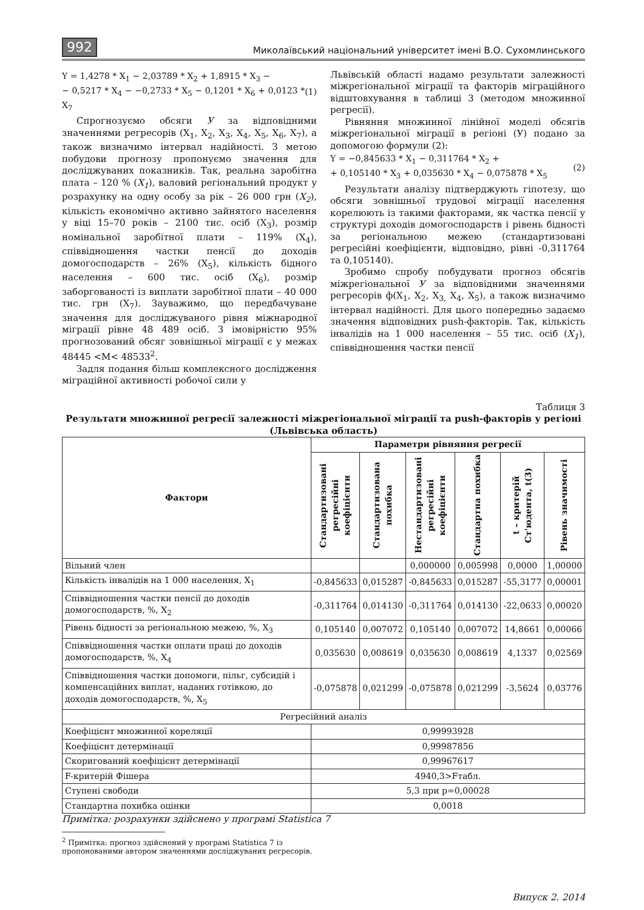992 Миколаївський національний університет імені В.О. Сухомлинського
Y = 1,4278 * X<sub>1</sub> − 2,03789 * X<sub>2</sub> + 1,8915 * X<sub>3</sub> −
− 0,5217 * X<sub>4</sub> − −0,2733 * X<sub>5</sub> − 0,1201 * X<sub>6</sub> + 0,0123 * X<sub>7</sub> (1)
Спрогнозуємо обсяги У за відповідними значеннями регресорів (X<sub>1</sub>, X<sub>2</sub>, X<sub>3</sub>, X<sub>4</sub>, X<sub>5</sub>, X<sub>6</sub>, X<sub>7</sub>), а також визначимо інтервал надійності. З метою побудови прогнозу пропонуємо значення для досліджуваних показників. Так, реальна заробітна плата – 120 % (X<sub>1</sub>), валовий регіональний продукт у розрахунку на одну особу за рік – 26 000 грн (X<sub>2</sub>), кількість економічно активно зайнятого населення у віці 15–70 років – 2100 тис. осіб (X<sub>3</sub>), розмір номінальної заробітної плати – 119% (X<sub>4</sub>), співвідношення частки пенсії до доходів домогосподарств – 26% (X<sub>5</sub>), кількість бідного населення – 600 тис. осіб (X<sub>6</sub>), розмір заборгованості із виплати заробітної плати – 40 000 тис. грн (X<sub>7</sub>). Зауважимо, що передбачуване значення для досліджуваного рівня міжнародної міграції рівне 48 489 осіб. З імовірністю 95% прогнозований обсяг зовнішньої міграції є у межах 48445 <M< 48533<sup>2</sup>.
Задля подання більш комплексного дослідження міграційної активності робочої сили у
Львівській області надамо результати залежності міжрегіональної міграції та факторів міграційного відштовхування в таблиці 3 (методом множинної регресії).
Рівняння множинної лінійної моделі обсягів міжрегіональної міграції в регіоні (У) подано за допомогою формули (2):
Y = −0,845633 * X<sub>1</sub> − 0,311764 * X<sub>2</sub> +
+ 0,105140 * X<sub>3</sub> + 0,035630 * X<sub>4</sub> − 0,075878 * X<sub>5</sub> (2)
Результати аналізу підтверджують гіпотезу, що обсяги зовнішньої трудової міграції населення корелюють із такими факторами, як частка пенсії у структурі доходів домогосподарств і рівень бідності за регіональною межею (стандартизовані регресійні коефіцієнти, відповідно, рівні -0,311764 та 0,105140).
Зробимо спробу побудувати прогноз обсягів міжрегіональної У за відповідними значеннями регресорів ф(X<sub>1</sub>, X<sub>2</sub>, X<sub>3,</sub> X<sub>4</sub>, X<sub>5</sub>), а також визначимо інтервал надійності. Для цього попередньо задаємо значення відповідних push-факторів. Так, кількість інвалідів на 1 000 населення – 55 тис. осіб (X<sub>1</sub>), співвідношення частки пенсії
Таблиця 3
Результати множинної регресії залежності міжрегіональної міграції та push-факторів у регіоні (Львівська область)
| Фактори | Параметри рівняння регресії | | | | | |
| --- | --- | --- | --- | --- | --- | --- |
| | Стандартизовані регресійні коефіцієнти | Стандартизована похибка | Нестандартизовані регресійні коефіцієнти | Стандартна похибка | t – критерій Ст'юдента, t(3) | Рівень значимості |
| Вільний член | | | 0,000000 | 0,005998 | 0,0000 | 1,00000 |
| Кількість інвалідів на 1 000 населення, X<sub>1</sub> | -0,845633 | 0,015287 | -0,845633 | 0,015287 | -55,3177 | 0,00001 |
| Співвідношення частки пенсії до доходів домогосподарств, %, X<sub>2</sub> | -0,311764 | 0,014130 | -0,311764 | 0,014130 | -22,0633 | 0,00020 |
| Рівень бідності за регіональною межею, %, X<sub>3</sub> | 0,105140 | 0,007072 | 0,105140 | 0,007072 | 14,8661 | 0,00066 |
| Співвідношення частки оплати праці до доходів домогосподарств, %, X<sub>4</sub> | 0,035630 | 0,008619 | 0,035630 | 0,008619 | 4,1337 | 0,02569 |
| Співвідношення частки допомоги, пільг, субсидій і компенсаційних виплат, наданих готівкою, до доходів домогосподарств, %, X<sub>5</sub> | -0,075878 | 0,021299 | -0,075878 | 0,021299 | -3,5624 | 0,03776 |
| Регресійний аналіз | | | | | | |
| Коефіцієнт множинної кореляції | 0,99993928 | | | | | |
| Коефіцієнт детермінації | 0,99987856 | | | | | |
| Скоригований коефіцієнт детермінації | 0,99967617 | | | | | |
| F-критерій Фішера | 4940,3>Fтабл. | | | | | |
| Ступені свободи | 5,3 при p=0,00028 | | | | | |
| Стандартна похибка оцінки | 0,0018 | | | | | |
Примітка: розрахунки здійснено у програмі Statistica 7
<sup>2</sup> Примітка: прогноз здійснений у програмі Statistica 7 із пропонованими автором значеннями досліджуваних регресорів.
Випуск 2. 2014